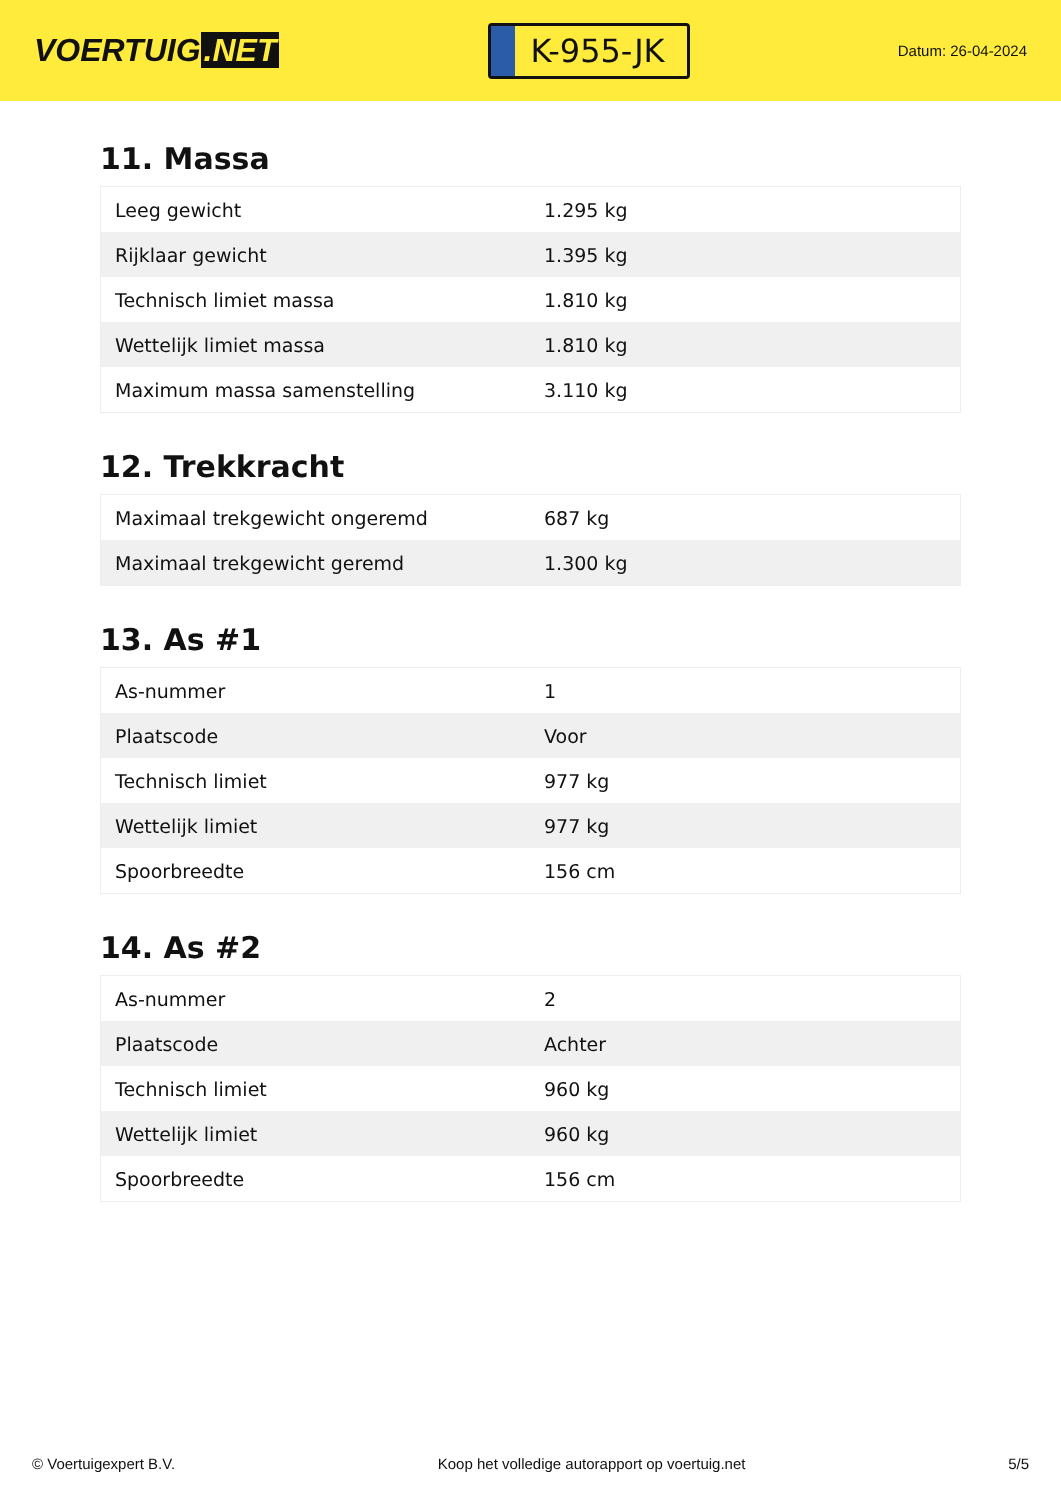VOERTUIG.NET
K-955-JK
Datum: 26-04-2024
11. Massa
| Leeg gewicht | 1.295 kg |
| Rijklaar gewicht | 1.395 kg |
| Technisch limiet massa | 1.810 kg |
| Wettelijk limiet massa | 1.810 kg |
| Maximum massa samenstelling | 3.110 kg |
12. Trekkracht
| Maximaal trekgewicht ongeremd | 687 kg |
| Maximaal trekgewicht geremd | 1.300 kg |
13. As #1
| As-nummer | 1 |
| Plaatscode | Voor |
| Technisch limiet | 977 kg |
| Wettelijk limiet | 977 kg |
| Spoorbreedte | 156 cm |
14. As #2
| As-nummer | 2 |
| Plaatscode | Achter |
| Technisch limiet | 960 kg |
| Wettelijk limiet | 960 kg |
| Spoorbreedte | 156 cm |
© Voertuigexpert B.V. Koop het volledige autorapport op voertuig.net 5/5